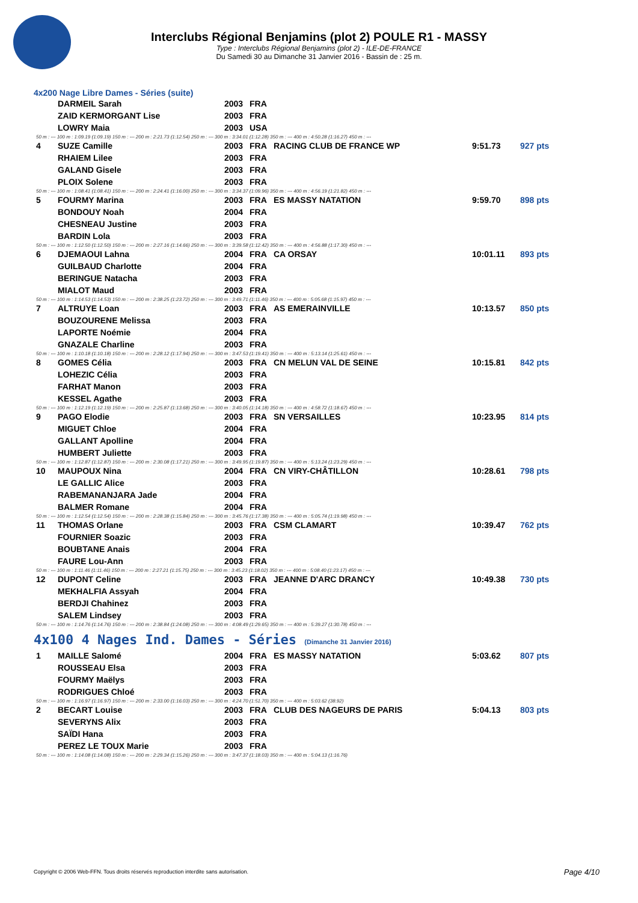Interclubs Régional Benjamins (plot 2) POULE R1 - MASSY
Type : Interclubs Régional Benjamins (plot 2) - ILE-DE-FRANCE
Du Samedi 30 au Dimanche 31 Janvier 2016 - Bassin de : 25 m.
4x200 Nage Libre Dames - Séries (suite)
| | DARMEIL Sarah | 2003 | FRA | | | |
| | ZAID KERMORGANT Lise | 2003 | FRA | | | |
| | LOWRY Maia | 2003 | USA | | | |
| 50 m : --- 100 m : 1:09.19 (1:09.19) 150 m : --- 200 m : 2:21.73 (1:12.54) 250 m : --- 300 m : 3:34.01 (1:12.28) 350 m : --- 400 m : 4:50.28 (1:16.27) 450 m : --- | | | | | | |
| 4 | SUZE Camille | 2003 | FRA | RACING CLUB DE FRANCE WP | 9:51.73 | 927 pts |
| | RHAIEM Lilee | 2003 | FRA | | | |
| | GALAND Gisele | 2003 | FRA | | | |
| | PLOIX Solene | 2003 | FRA | | | |
| 50 m : --- 100 m : 1:08.41 (1:08.41) 150 m : --- 200 m : 2:24.41 (1:16.00) 250 m : --- 300 m : 3:34.37 (1:09.96) 350 m : --- 400 m : 4:56.19 (1:21.82) 450 m : --- | | | | | | |
| 5 | FOURMY Marina | 2003 | FRA | ES MASSY NATATION | 9:59.70 | 898 pts |
| | BONDOUY Noah | 2004 | FRA | | | |
| | CHESNEAU Justine | 2003 | FRA | | | |
| | BARDIN Lola | 2003 | FRA | | | |
| 50 m : --- 100 m : 1:12.50 (1:12.50) 150 m : --- 200 m : 2:27.16 (1:14.66) 250 m : --- 300 m : 3:39.58 (1:12.42) 350 m : --- 400 m : 4:56.88 (1:17.30) 450 m : --- | | | | | | |
| 6 | DJEMAOUI Lahna | 2004 | FRA | CA ORSAY | 10:01.11 | 893 pts |
| | GUILBAUD Charlotte | 2004 | FRA | | | |
| | BERINGUE Natacha | 2003 | FRA | | | |
| | MIALOT Maud | 2003 | FRA | | | |
| 50 m : --- 100 m : 1:14.53 (1:14.53) 150 m : --- 200 m : 2:38.25 (1:23.72) 250 m : --- 300 m : 3:49.71 (1:11.46) 350 m : --- 400 m : 5:05.68 (1:15.97) 450 m : --- | | | | | | |
| 7 | ALTRUYE Loan | 2003 | FRA | AS EMERAINVILLE | 10:13.57 | 850 pts |
| | BOUZOURENE Melissa | 2003 | FRA | | | |
| | LAPORTE Noémie | 2004 | FRA | | | |
| | GNAZALE Charline | 2003 | FRA | | | |
| 50 m : --- 100 m : 1:10.18 (1:10.18) 150 m : --- 200 m : 2:28.12 (1:17.94) 250 m : --- 300 m : 3:47.53 (1:19.41) 350 m : --- 400 m : 5:13.14 (1:25.61) 450 m : --- | | | | | | |
| 8 | GOMES Célia | 2003 | FRA | CN MELUN VAL DE SEINE | 10:15.81 | 842 pts |
| | LOHEZIC Célia | 2003 | FRA | | | |
| | FARHAT Manon | 2003 | FRA | | | |
| | KESSEL Agathe | 2003 | FRA | | | |
| 50 m : --- 100 m : 1:12.19 (1:12.19) 150 m : --- 200 m : 2:25.87 (1:13.68) 250 m : --- 300 m : 3:40.05 (1:14.18) 350 m : --- 400 m : 4:58.72 (1:18.67) 450 m : --- | | | | | | |
| 9 | PAGO Elodie | 2003 | FRA | SN VERSAILLES | 10:23.95 | 814 pts |
| | MIGUET Chloe | 2004 | FRA | | | |
| | GALLANT Apolline | 2004 | FRA | | | |
| | HUMBERT Juliette | 2003 | FRA | | | |
| 50 m : --- 100 m : 1:12.87 (1:12.87) 150 m : --- 200 m : 2:30.08 (1:17.21) 250 m : --- 300 m : 3:49.95 (1:19.87) 350 m : --- 400 m : 5:13.24 (1:23.29) 450 m : --- | | | | | | |
| 10 | MAUPOUX Nina | 2004 | FRA | CN VIRY-CHÂTILLON | 10:28.61 | 798 pts |
| | LE GALLIC Alice | 2003 | FRA | | | |
| | RABEMANANJARA Jade | 2004 | FRA | | | |
| | BALMER Romane | 2004 | FRA | | | |
| 50 m : --- 100 m : 1:12.54 (1:12.54) 150 m : --- 200 m : 2:28.38 (1:15.84) 250 m : --- 300 m : 3:45.76 (1:17.38) 350 m : --- 400 m : 5:05.74 (1:19.98) 450 m : --- | | | | | | |
| 11 | THOMAS Orlane | 2003 | FRA | CSM CLAMART | 10:39.47 | 762 pts |
| | FOURNIER Soazic | 2003 | FRA | | | |
| | BOUBTANE Anais | 2004 | FRA | | | |
| | FAURE Lou-Ann | 2003 | FRA | | | |
| 50 m : --- 100 m : 1:11.46 (1:11.46) 150 m : --- 200 m : 2:27.21 (1:15.75) 250 m : --- 300 m : 3:45.23 (1:18.02) 350 m : --- 400 m : 5:08.40 (1:23.17) 450 m : --- | | | | | | |
| 12 | DUPONT Celine | 2003 | FRA | JEANNE D'ARC DRANCY | 10:49.38 | 730 pts |
| | MEKHALFIA Assyah | 2004 | FRA | | | |
| | BERDJI Chahinez | 2003 | FRA | | | |
| | SALEM Lindsey | 2003 | FRA | | | |
| 50 m : --- 100 m : 1:14.76 (1:14.76) 150 m : --- 200 m : 2:38.84 (1:24.08) 250 m : --- 300 m : 4:08.49 (1:29.65) 350 m : --- 400 m : 5:39.27 (1:30.78) 450 m : --- | | | | | | |
4x100 4 Nages Ind. Dames - Séries (Dimanche 31 Janvier 2016)
| 1 | MAILLE Salomé | 2004 | FRA | ES MASSY NATATION | 5:03.62 | 807 pts |
| | ROUSSEAU Elsa | 2003 | FRA | | | |
| | FOURMY Maëlys | 2003 | FRA | | | |
| | RODRIGUES Chloé | 2003 | FRA | | | |
| 50 m : --- 100 m : 1:16.97 (1:16.97) 150 m : --- 200 m : 2:33.00 (1:16.03) 250 m : --- 300 m : 4:24.70 (1:51.70) 350 m : --- 400 m : 5:03.62 (38.92) | | | | | | |
| 2 | BECART Louise | 2003 | FRA | CLUB DES NAGEURS DE PARIS | 5:04.13 | 803 pts |
| | SEVERYNS Alix | 2003 | FRA | | | |
| | SAÏDI Hana | 2003 | FRA | | | |
| | PEREZ LE TOUX Marie | 2003 | FRA | | | |
| 50 m : --- 100 m : 1:14.08 (1:14.08) 150 m : --- 200 m : 2:29.34 (1:15.26) 250 m : --- 300 m : 3:47.37 (1:18.03) 350 m : --- 400 m : 5:04.13 (1:16.76) | | | | | | |
Copyright © 2006 Web-FFN. Tous droits réservés reproduction interdite sans autorisation.
Page 4/10